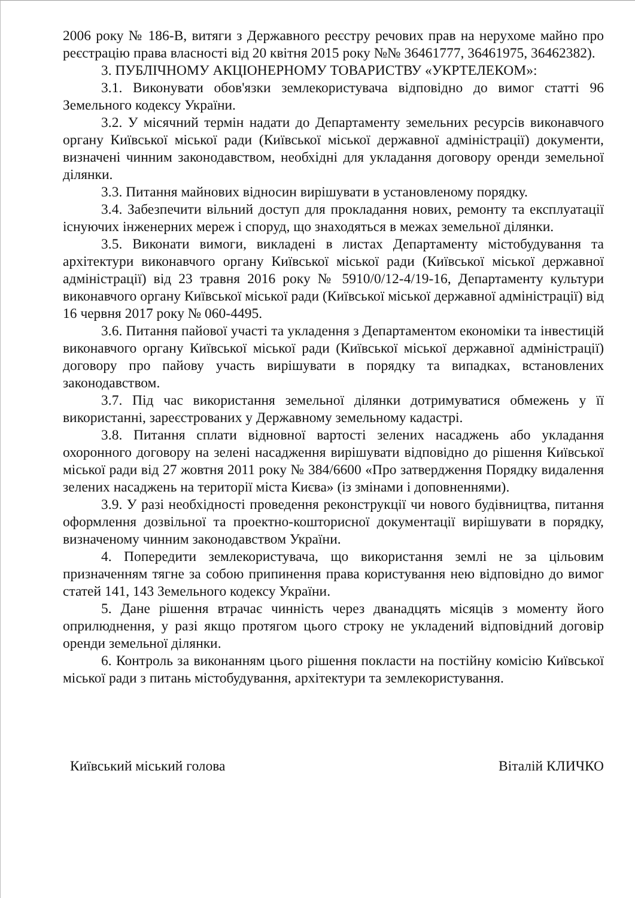2006 року № 186-В, витяги з Державного реєстру речових прав на нерухоме майно про реєстрацію права власності від 20 квітня 2015 року №№ 36461777, 36461975, 36462382).
3. ПУБЛІЧНОМУ АКЦІОНЕРНОМУ ТОВАРИСТВУ «УКРТЕЛЕКОМ»:
3.1. Виконувати обов'язки землекористувача відповідно до вимог статті 96 Земельного кодексу України.
3.2. У місячний термін надати до Департаменту земельних ресурсів виконавчого органу Київської міської ради (Київської міської державної адміністрації) документи, визначені чинним законодавством, необхідні для укладання договору оренди земельної ділянки.
3.3. Питання майнових відносин вирішувати в установленому порядку.
3.4. Забезпечити вільний доступ для прокладання нових, ремонту та експлуатації існуючих інженерних мереж і споруд, що знаходяться в межах земельної ділянки.
3.5. Виконати вимоги, викладені в листах Департаменту містобудування та архітектури виконавчого органу Київської міської ради (Київської міської державної адміністрації) від 23 травня 2016 року № 5910/0/12-4/19-16, Департаменту культури виконавчого органу Київської міської ради (Київської міської державної адміністрації) від 16 червня 2017 року № 060-4495.
3.6. Питання пайової участі та укладення з Департаментом економіки та інвестицій виконавчого органу Київської міської ради (Київської міської державної адміністрації) договору про пайову участь вирішувати в порядку та випадках, встановлених законодавством.
3.7. Під час використання земельної ділянки дотримуватися обмежень у її використанні, зареєстрованих у Державному земельному кадастрі.
3.8. Питання сплати відновної вартості зелених насаджень або укладання охоронного договору на зелені насадження вирішувати відповідно до рішення Київської міської ради від 27 жовтня 2011 року № 384/6600 «Про затвердження Порядку видалення зелених насаджень на території міста Києва» (із змінами і доповненнями).
3.9. У разі необхідності проведення реконструкції чи нового будівництва, питання оформлення дозвільної та проектно-кошторисної документації вирішувати в порядку, визначеному чинним законодавством України.
4. Попередити землекористувача, що використання землі не за цільовим призначенням тягне за собою припинення права користування нею відповідно до вимог статей 141, 143 Земельного кодексу України.
5. Дане рішення втрачає чинність через дванадцять місяців з моменту його оприлюднення, у разі якщо протягом цього строку не укладений відповідний договір оренди земельної ділянки.
6. Контроль за виконанням цього рішення покласти на постійну комісію Київської міської ради з питань містобудування, архітектури та землекористування.
Київський міський голова Віталій КЛИЧКО